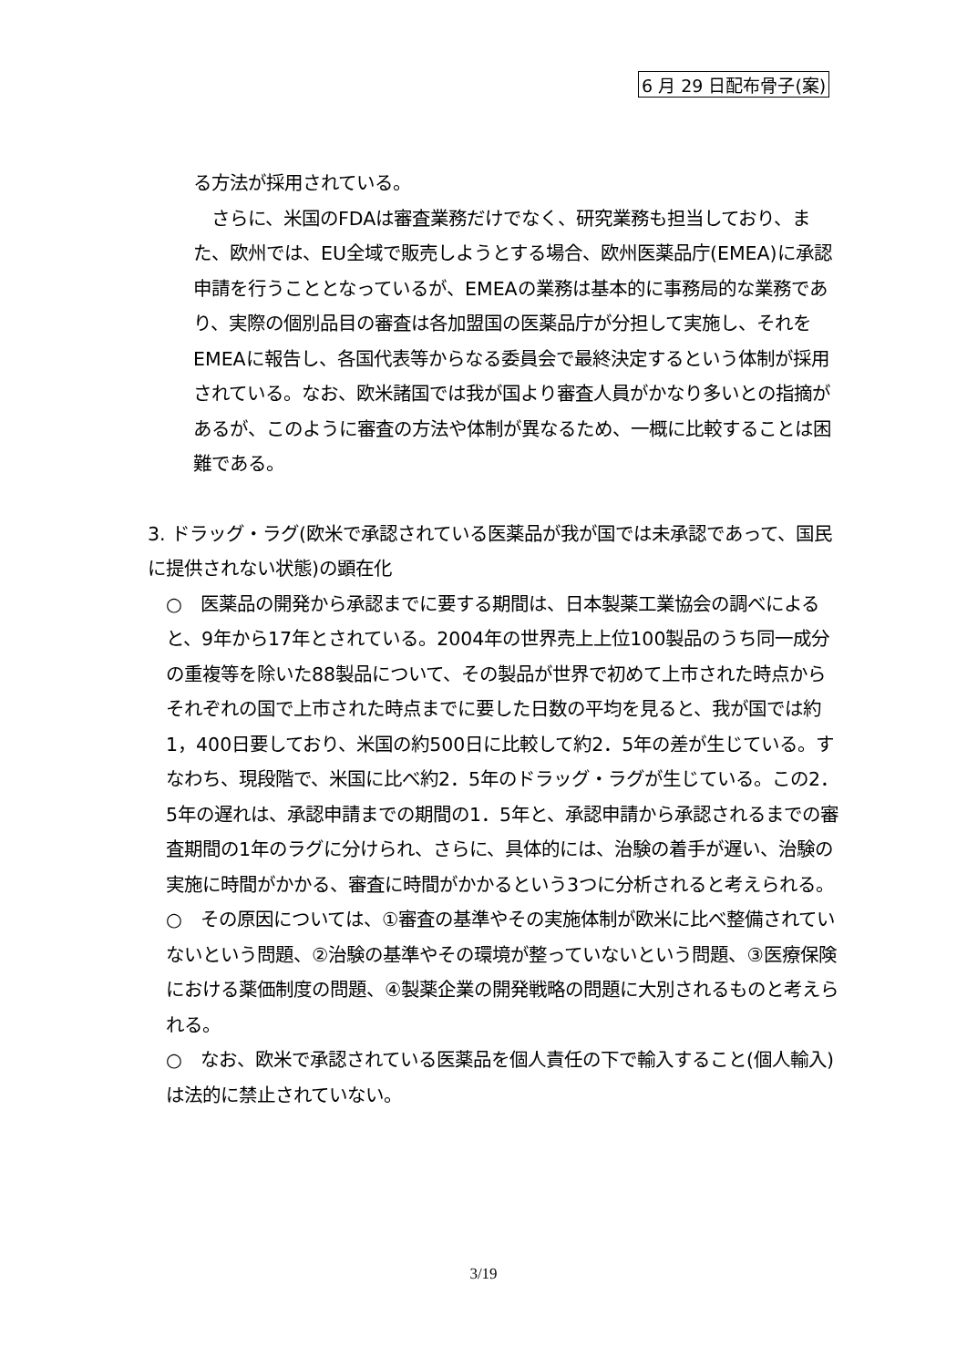6 月 29 日配布骨子(案)
る方法が採用されている。
　さらに、米国のFDAは審査業務だけでなく、研究業務も担当しており、また、欧州では、EU全域で販売しようとする場合、欧州医薬品庁(EMEA)に承認申請を行うこととなっているが、EMEAの業務は基本的に事務局的な業務であり、実際の個別品目の審査は各加盟国の医薬品庁が分担して実施し、それをEMEAに報告し、各国代表等からなる委員会で最終決定するという体制が採用されている。なお、欧米諸国では我が国より審査人員がかなり多いとの指摘があるが、このように審査の方法や体制が異なるため、一概に比較することは困難である。
3. ドラッグ・ラグ(欧米で承認されている医薬品が我が国では未承認であって、国民に提供されない状態)の顕在化
○　医薬品の開発から承認までに要する期間は、日本製薬工業協会の調べによると、9年から17年とされている。2004年の世界売上上位100製品のうち同一成分の重複等を除いた88製品について、その製品が世界で初めて上市された時点からそれぞれの国で上市された時点までに要した日数の平均を見ると、我が国では約1，400日要しており、米国の約500日に比較して約2．5年の差が生じている。すなわち、現段階で、米国に比べ約2．5年のドラッグ・ラグが生じている。この2．5年の遅れは、承認申請までの期間の1．5年と、承認申請から承認されるまでの審査期間の1年のラグに分けられ、さらに、具体的には、治験の着手が遅い、治験の実施に時間がかかる、審査に時間がかかるという3つに分析されると考えられる。
○　その原因については、①審査の基準やその実施体制が欧米に比べ整備されていないという問題、②治験の基準やその環境が整っていないという問題、③医療保険における薬価制度の問題、④製薬企業の開発戦略の問題に大別されるものと考えられる。
○　なお、欧米で承認されている医薬品を個人責任の下で輸入すること(個人輸入)は法的に禁止されていない。
3/19